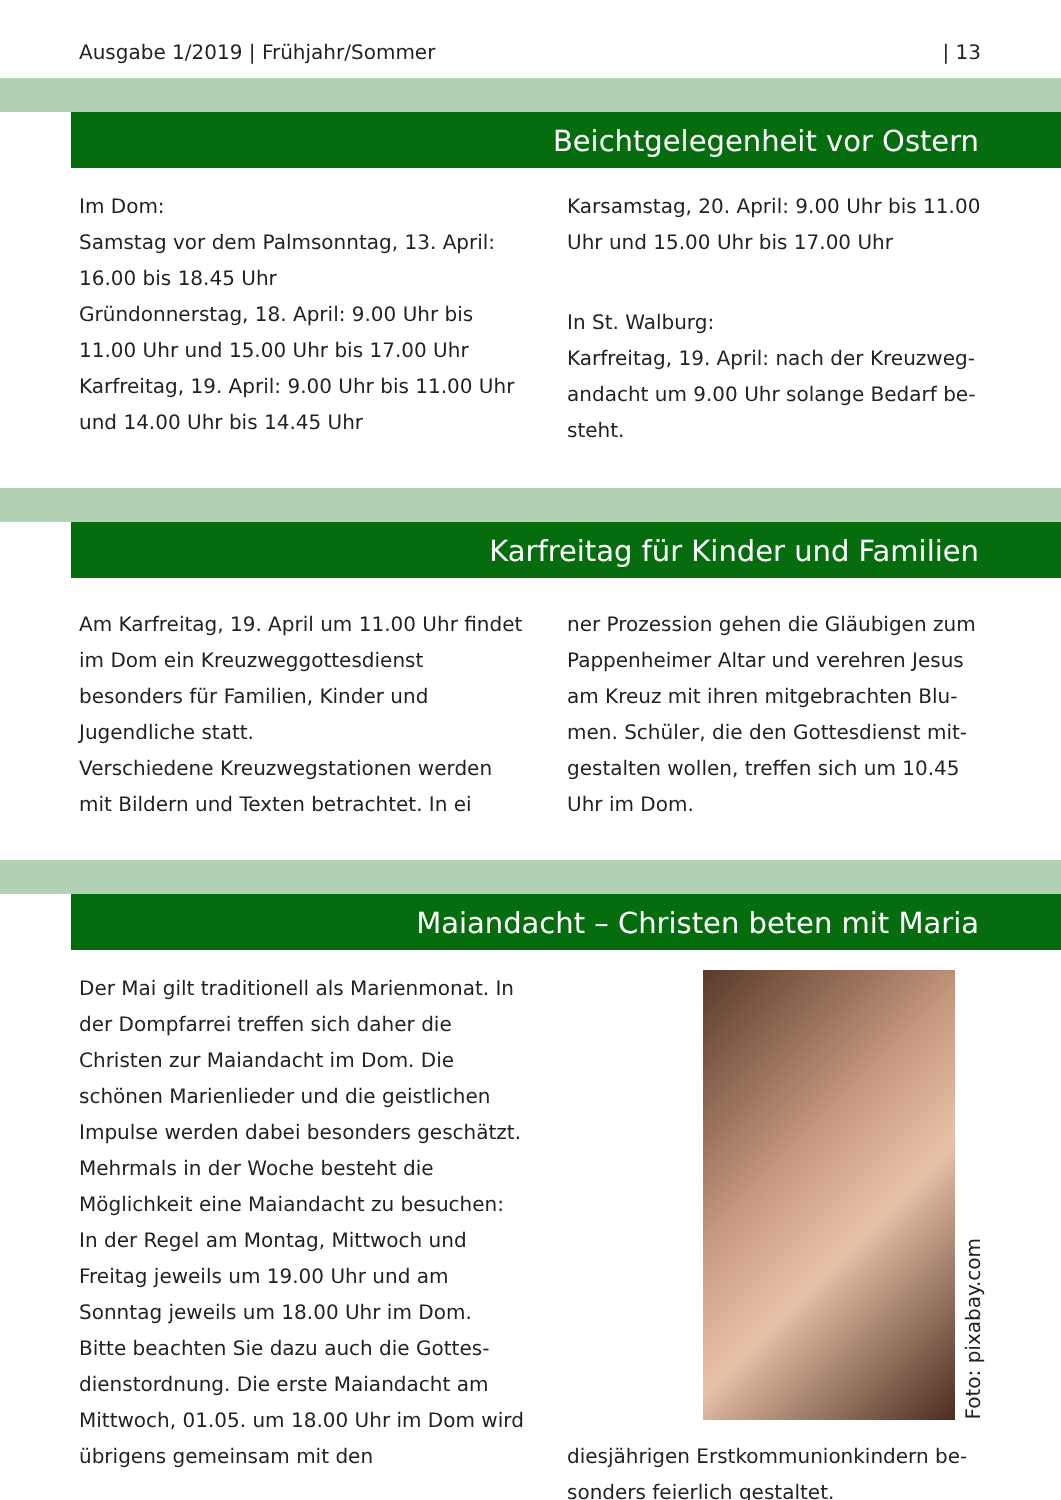Ausgabe 1/2019 | Frühjahr/Sommer | 13
Beichtgelegenheit vor Ostern
Im Dom:
Samstag vor dem Palmsonntag, 13. April: 16.00 bis 18.45 Uhr
Gründonnerstag, 18. April: 9.00 Uhr bis 11.00 Uhr und 15.00 Uhr bis 17.00 Uhr
Karfreitag, 19. April: 9.00 Uhr bis 11.00 Uhr und 14.00 Uhr bis 14.45 Uhr
Karsamstag, 20. April: 9.00 Uhr bis 11.00 Uhr und 15.00 Uhr bis 17.00 Uhr
In St. Walburg:
Karfreitag, 19. April: nach der Kreuzweg­andacht um 9.00 Uhr solange Bedarf be­steht.
Karfreitag für Kinder und Familien
Am Karfreitag, 19. April um 11.00 Uhr findet im Dom ein Kreuzweggottes­dienst besonders für Familien, Kinder und Jugendliche statt.
Verschiedene Kreuzwegstationen werden mit Bildern und Texten betrachtet. In ei­
ner Prozession gehen die Gläubigen zum Pappenheimer Altar und verehren Jesus am Kreuz mit ihren mitgebrachten Blu­men. Schüler, die den Gottesdienst mit­gestalten wollen, treffen sich um 10.45 Uhr im Dom.
Maiandacht – Christen beten mit Maria
Der Mai gilt traditionell als Marienmonat. In der Dompfarrei treffen sich daher die Christen zur Maiandacht im Dom. Die schönen Marienlieder und die geistlichen Impulse werden dabei besonders ge­schätzt.
Mehrmals in der Woche besteht die Möglichkeit eine Maiandacht zu besu­chen: In der Regel am Montag, Mittwoch und Freitag jeweils um 19.00 Uhr und am Sonntag jeweils um 18.00 Uhr im Dom. Bitte beachten Sie dazu auch die Gottes­dienstordnung. Die erste Maiandacht am Mittwoch, 01.05. um 18.00 Uhr im Dom wird übrigens gemeinsam mit den
Foto: pixabay.com
diesjährigen Erstkommunionkindern be­sonders feierlich gestaltet.